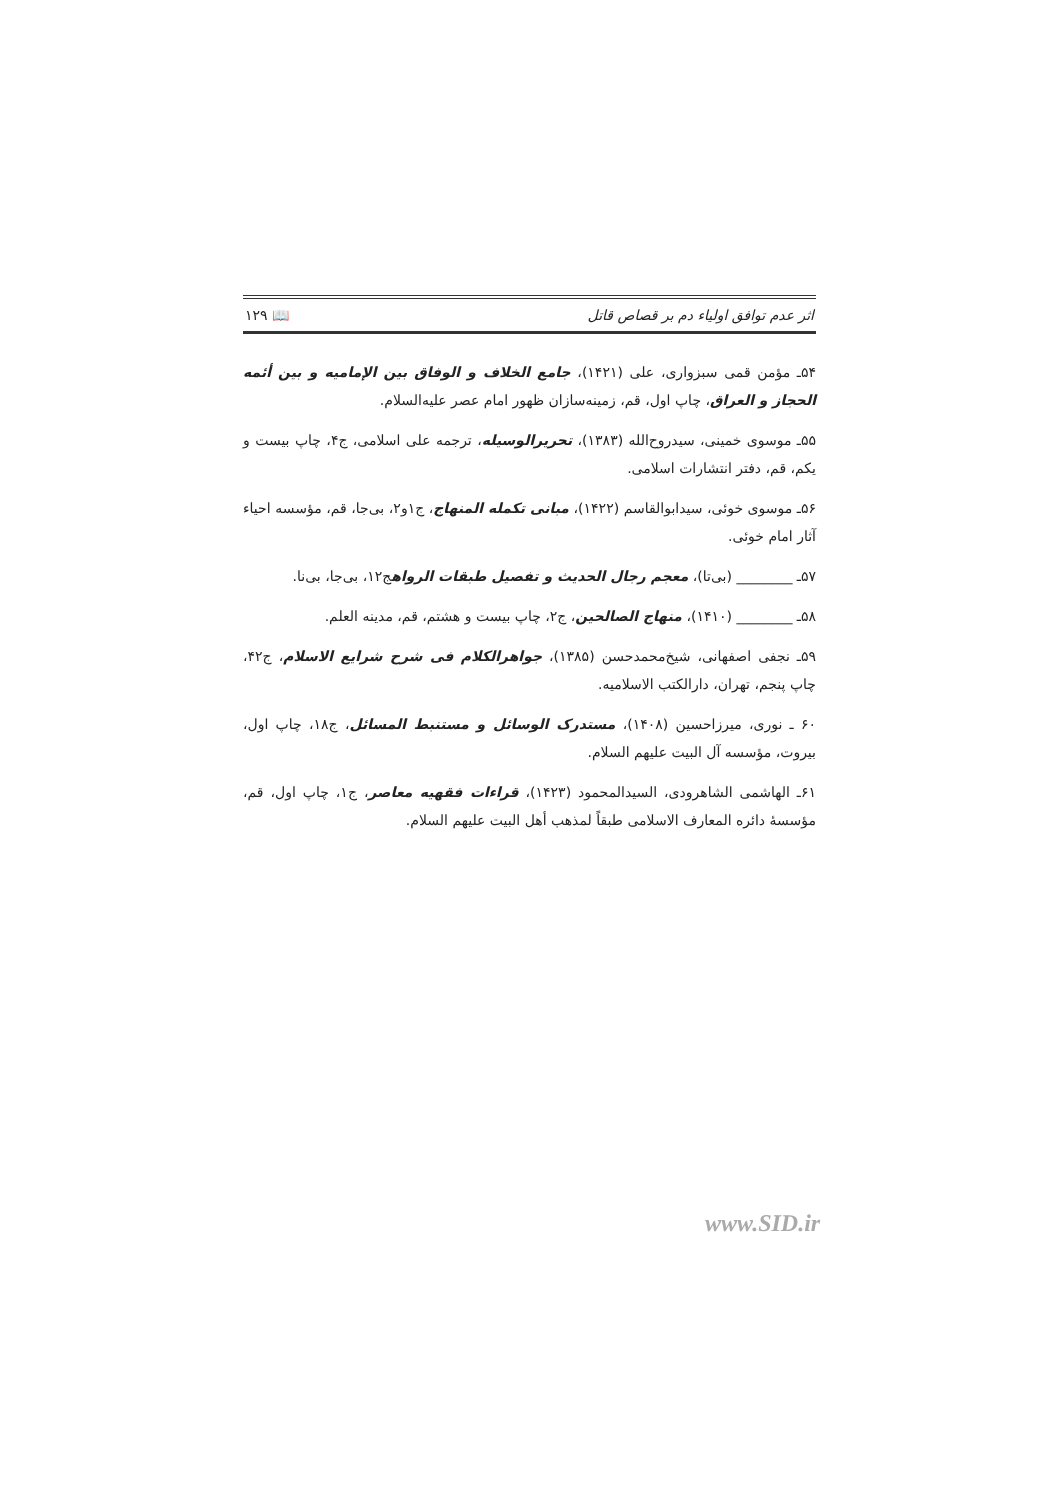اثر عدم توافق اولیاء دم بر قصاص قاتل 📖 ۱۲۹
۵۴ـ مؤمن قمی سبزواری، علی (۱۴۲۱)، جامع الخلاف و الوفاق بین الإمامیه و بین أئمه الحجاز و العراق، چاپ اول، قم، زمینه‌سازان ظهور امام عصر علیه‌السلام.
۵۵ـ موسوی خمینی، سیدروح‌الله (۱۳۸۳)، تحریرالوسیله، ترجمه علی اسلامی، ج۴، چاپ بیست و یکم، قم، دفتر انتشارات اسلامی.
۵۶ـ موسوی خوئی، سیدابوالقاسم (۱۴۲۲)، مبانی تکمله المنهاج، ج۱و۲، بی‌جا، قم، مؤسسه احیاء آثار امام خوئی.
۵۷ـ ________ (بی‌تا)، معجم رجال الحدیث و تفصیل طبقات الرواهج۱۲، بی‌جا، بی‌نا.
۵۸ـ ________ (۱۴۱۰)، منهاج الصالحین، ج۲، چاپ بیست و هشتم، قم، مدینه العلم.
۵۹ـ نجفی اصفهانی، شیخ‌محمدحسن (۱۳۸۵)، جواهرالکلام فی شرح شرایع الاسلام، ج۴۲، چاپ پنجم، تهران، دارالکتب الاسلامیه.
۶۰ ـ نوری، میرزاحسین (۱۴۰۸)، مستدرک الوسائل و مستنبط المسائل، ج۱۸، چاپ اول، بیروت، مؤسسه آل البیت علیهم السلام.
۶۱ـ الهاشمی الشاهرودی، السیدالمحمود (۱۴۲۳)، قراءات فقهیه معاصر، ج۱، چاپ اول، قم، مؤسسهٔ دائره المعارف الاسلامی طبقاً لمذهب أهل البیت علیهم السلام.
www.SID.ir